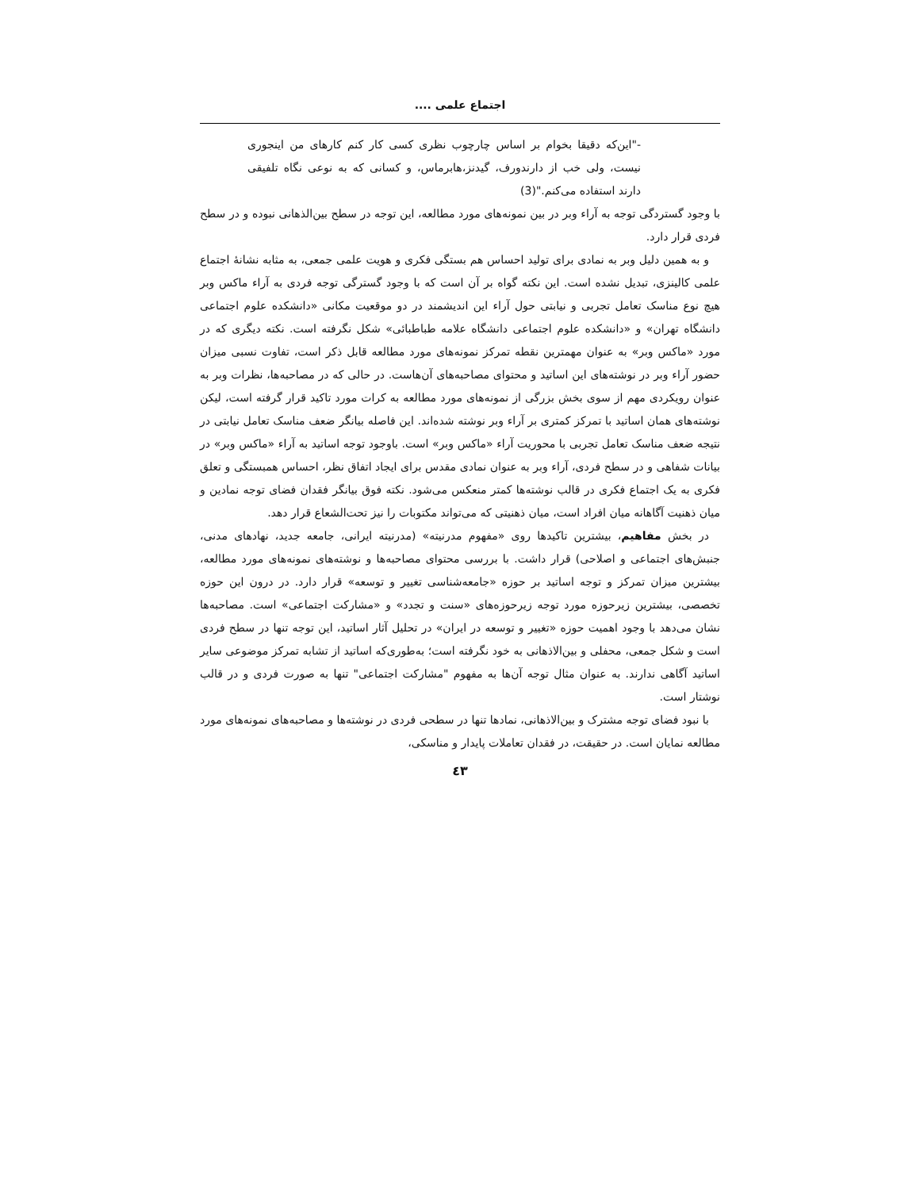اجتماع علمی ....
-"این‌که دقیقا بخوام بر اساس چارچوب نظری کسی کار کنم کارهای من اینجوری نیست، ولی خب از دارندورف، گیدنز،هابرماس، و کسانی که به نوعی نگاه تلفیقی دارند استفاده می‌کنم."(3)
با وجود گستردگی توجه به آراء وبر در بین نمونه‌های مورد مطالعه، این توجه در سطح بین‌الذهانی نبوده و در سطح فردی قرار دارد.
و به همین دلیل وبر به نمادی برای تولید احساس هم بستگی فکری و هویت علمی جمعی، به مثابه نشانهٔ اجتماع علمی کالینزی، تبدیل نشده است. این نکته گواه بر آن است که با وجود گسترگی توجه فردی به آراء ماکس وبر هیچ نوع مناسک تعامل تجربی و نیابتی حول آراء این اندیشمند در دو موقعیت مکانی «دانشکده علوم اجتماعی دانشگاه تهران» و «دانشکده علوم اجتماعی دانشگاه علامه طباطبائی» شکل نگرفته است. نکته دیگری که در مورد «ماکس وبر» به عنوان مهمترین نقطه تمرکز نمونه‌های مورد مطالعه قابل ذکر است، تفاوت نسبی میزان حضور آراء وبر در نوشته‌های این اساتید و محتوای مصاحبه‌های آن‌هاست. در حالی که در مصاحبه‌ها، نظرات وبر به عنوان رویکردی مهم از سوی بخش بزرگی از نمونه‌های مورد مطالعه به کرات مورد تاکید قرار گرفته است، لیکن نوشته‌های همان اساتید با تمرکز کمتری بر آراء وبر نوشته شده‌اند. این فاصله بیانگر ضعف مناسک تعامل نیابتی در نتیجه ضعف مناسک تعامل تجربی با محوریت آراء «ماکس وبر» است. باوجود توجه اساتید به آراء «ماکس وبر» در بیانات شفاهی و در سطح فردی، آراء وبر به عنوان نمادی مقدس برای ایجاد اتفاق نظر، احساس همبستگی و تعلق فکری به یک اجتماع فکری در قالب نوشته‌ها کمتر منعکس می‌شود. نکته فوق بیانگر فقدان فضای توجه نمادین و میان ذهنیت آگاهانه میان افراد است، میان ذهنیتی که می‌تواند مکتوبات را نیز تحت‌الشعاع قرار دهد.
در بخش مفاهیم، بیشترین تاکیدها روی «مفهوم مدرنیته» (مدرنیته ایرانی، جامعه جدید، نهادهای مدنی، جنبش‌های اجتماعی و اصلاحی) قرار داشت. با بررسی محتوای مصاحبه‌ها و نوشته‌های نمونه‌های مورد مطالعه، بیشترین میزان تمرکز و توجه اساتید بر حوزه «جامعه‌شناسی تغییر و توسعه» قرار دارد. در درون این حوزه تخصصی، بیشترین زیرحوزه مورد توجه زیرحوزه‌های «سنت و تجدد» و «مشارکت اجتماعی» است. مصاحبه‌ها نشان می‌دهد با وجود اهمیت حوزه «تغییر و توسعه در ایران» در تحلیل آثار اساتید، این توجه تنها در سطح فردی است و شکل جمعی، محفلی و بین‌الاذهانی به خود نگرفته است؛ به‌طوری‌که اساتید از تشابه تمرکز موضوعی سایر اساتید آگاهی ندارند. به عنوان مثال توجه آن‌ها به مفهوم "مشارکت اجتماعی" تنها به صورت فردی و در قالب نوشتار است.
با نبود فضای توجه مشترک و بین‌الاذهانی، نمادها تنها در سطحی فردی در نوشته‌ها و مصاحبه‌های نمونه‌های مورد مطالعه نمایان است. در حقیقت، در فقدان تعاملات پایدار و مناسکی،
٤٣